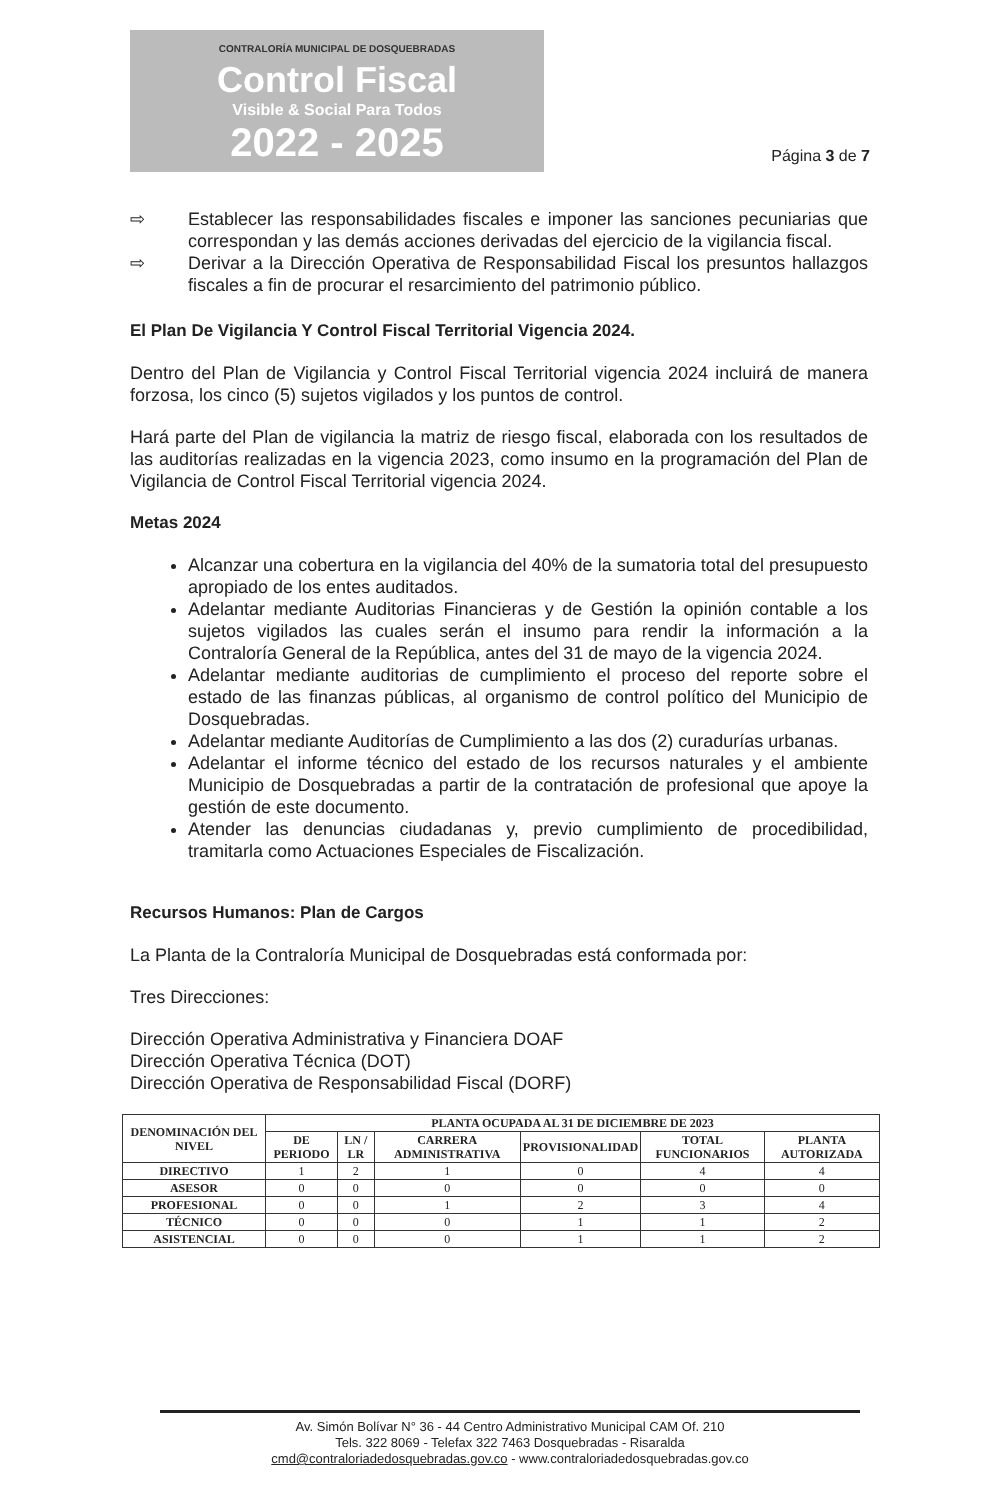CONTRALORÍA MUNICIPAL DE DOSQUEBRADAS
Control Fiscal
Visible & Social Para Todos
2022 - 2025
Página 3 de 7
⇨ Establecer las responsabilidades fiscales e imponer las sanciones pecuniarias que correspondan y las demás acciones derivadas del ejercicio de la vigilancia fiscal.
⇨ Derivar a la Dirección Operativa de Responsabilidad Fiscal los presuntos hallazgos fiscales a fin de procurar el resarcimiento del patrimonio público.
El Plan De Vigilancia Y Control Fiscal Territorial Vigencia 2024.
Dentro del Plan de Vigilancia y Control Fiscal Territorial vigencia 2024 incluirá de manera forzosa, los cinco (5) sujetos vigilados y los puntos de control.
Hará parte del Plan de vigilancia la matriz de riesgo fiscal, elaborada con los resultados de las auditorías realizadas en la vigencia 2023, como insumo en la programación del Plan de Vigilancia de Control Fiscal Territorial vigencia 2024.
Metas 2024
Alcanzar una cobertura en la vigilancia del 40% de la sumatoria total del presupuesto apropiado de los entes auditados.
Adelantar mediante Auditorias Financieras y de Gestión la opinión contable a los sujetos vigilados las cuales serán el insumo para rendir la información a la Contraloría General de la República, antes del 31 de mayo de la vigencia 2024.
Adelantar mediante auditorias de cumplimiento el proceso del reporte sobre el estado de las finanzas públicas, al organismo de control político del Municipio de Dosquebradas.
Adelantar mediante Auditorías de Cumplimiento a las dos (2) curadurías urbanas.
Adelantar el informe técnico del estado de los recursos naturales y el ambiente Municipio de Dosquebradas a partir de la contratación de profesional que apoye la gestión de este documento.
Atender las denuncias ciudadanas y, previo cumplimiento de procedibilidad, tramitarla como Actuaciones Especiales de Fiscalización.
Recursos Humanos: Plan de Cargos
La Planta de la Contraloría Municipal de Dosquebradas está conformada por:
Tres Direcciones:
Dirección Operativa Administrativa y Financiera DOAF
Dirección Operativa Técnica (DOT)
Dirección Operativa de Responsabilidad Fiscal (DORF)
| DENOMINACIÓN DEL NIVEL | PLANTA OCUPADA AL 31 DE DICIEMBRE DE 2023 | | | | | |
| --- | --- | --- | --- | --- | --- | --- |
| | DE PERIODO | LN / LR | CARRERA ADMINISTRATIVA | PROVISIONALIDAD | TOTAL FUNCIONARIOS | PLANTA AUTORIZADA |
| DIRECTIVO | 1 | 2 | 1 | 0 | 4 | 4 |
| ASESOR | 0 | 0 | 0 | 0 | 0 | 0 |
| PROFESIONAL | 0 | 0 | 1 | 2 | 3 | 4 |
| TÉCNICO | 0 | 0 | 0 | 1 | 1 | 2 |
| ASISTENCIAL | 0 | 0 | 0 | 1 | 1 | 2 |
Av. Simón Bolívar N° 36 - 44 Centro Administrativo Municipal CAM Of. 210
Tels. 322 8069 - Telefax 322 7463 Dosquebradas - Risaralda
cmd@contraloriadedosquebradas.gov.co - www.contraloriadedosquebradas.gov.co